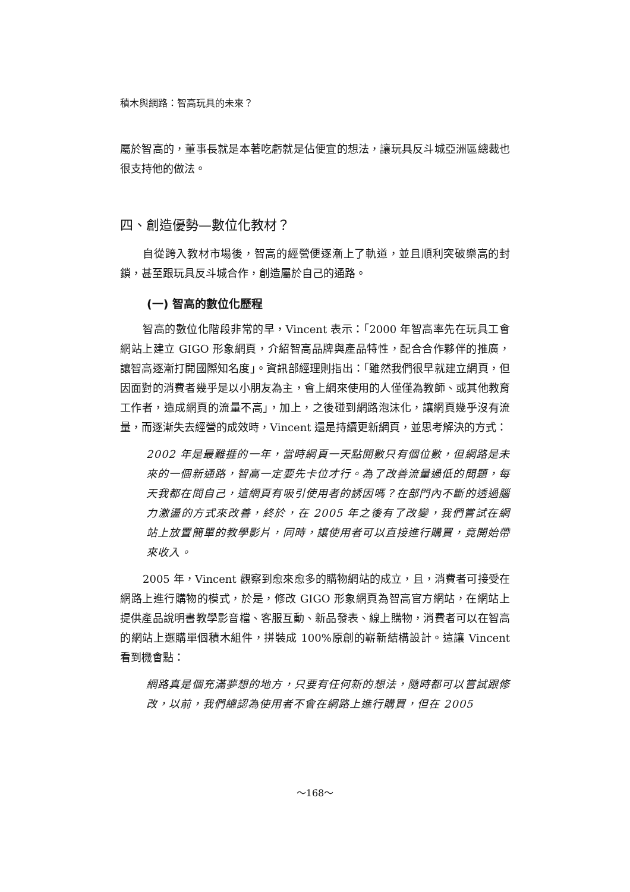積木與網路：智高玩具的未來？
屬於智高的，董事長就是本著吃虧就是佔便宜的想法，讓玩具反斗城亞洲區總裁也很支持他的做法。
四、創造優勢—數位化教材？
自從跨入教材市場後，智高的經營便逐漸上了軌道，並且順利突破樂高的封鎖，甚至跟玩具反斗城合作，創造屬於自己的通路。
(一) 智高的數位化歷程
智高的數位化階段非常的早，Vincent 表示：「2000 年智高率先在玩具工會網站上建立 GIGO 形象網頁，介紹智高品牌與產品特性，配合合作夥伴的推廣，讓智高逐漸打開國際知名度」。資訊部經理則指出：「雖然我們很早就建立網頁，但因面對的消費者幾乎是以小朋友為主，會上網來使用的人僅僅為教師、或其他教育工作者，造成網頁的流量不高」，加上，之後碰到網路泡沫化，讓網頁幾乎沒有流量，而逐漸失去經營的成效時，Vincent 還是持續更新網頁，並思考解決的方式：
2002 年是最難捱的一年，當時網頁一天點閱數只有個位數，但網路是未來的一個新通路，智高一定要先卡位才行。為了改善流量過低的問題，每天我都在問自己，這網頁有吸引使用者的誘因嗎？在部門內不斷的透過腦力激盪的方式來改善，終於，在 2005 年之後有了改變，我們嘗試在網站上放置簡單的教學影片，同時，讓使用者可以直接進行購買，竟開始帶來收入。
2005 年，Vincent 觀察到愈來愈多的購物網站的成立，且，消費者可接受在網路上進行購物的模式，於是，修改 GIGO 形象網頁為智高官方網站，在網站上提供產品說明書教學影音檔、客服互動、新品發表、線上購物，消費者可以在智高的網站上選購單個積木組件，拼裝成 100%原創的嶄新結構設計。這讓 Vincent 看到機會點：
網路真是個充滿夢想的地方，只要有任何新的想法，隨時都可以嘗試跟修改，以前，我們總認為使用者不會在網路上進行購買，但在 2005
～168～